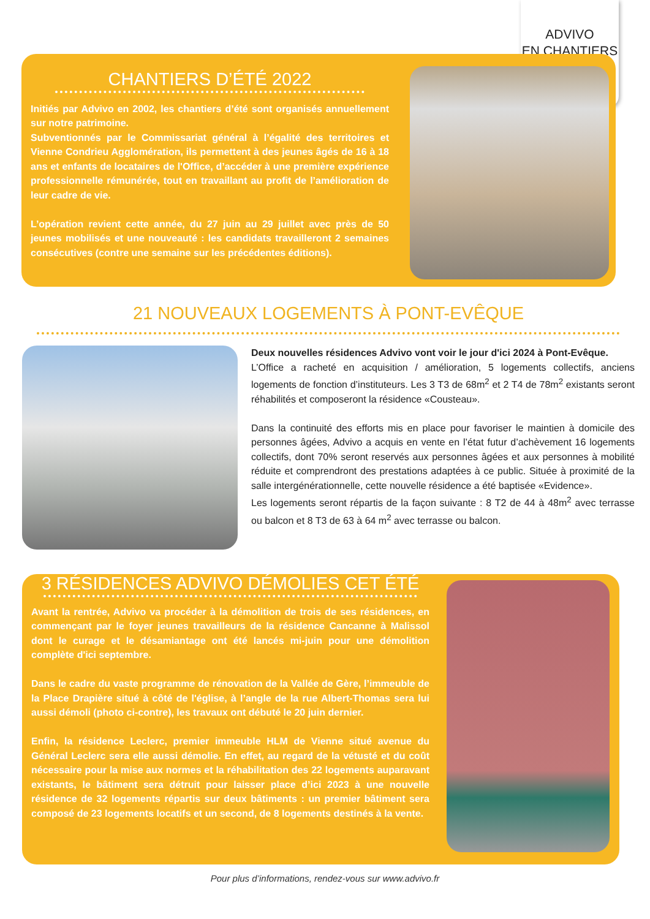ADVIVO
EN CHANTIERS
CHANTIERS D’ÉTÉ 2022
Initiés par Advivo en 2002, les chantiers d’été sont organisés annuellement sur notre patrimoine.
Subventionnés par le Commissariat général à l’égalité des territoires et Vienne Condrieu Agglomération, ils permettent à des jeunes âgés de 16 à 18 ans et enfants de locataires de l'Office, d’accéder à une première expérience professionnelle rémunérée, tout en travaillant au profit de l’amélioration de leur cadre de vie.
L’opération revient cette année, du 27 juin au 29 juillet avec près de 50 jeunes mobilisés et une nouveauté : les candidats travailleront 2 semaines consécutives (contre une semaine sur les précédentes éditions).
21 NOUVEAUX LOGEMENTS À PONT-EVÊQUE
Deux nouvelles résidences Advivo vont voir le jour d'ici 2024 à Pont-Evêque.
L’Office a racheté en acquisition / amélioration, 5 logements collectifs, anciens logements de fonction d’instituteurs. Les 3 T3 de 68m<sup>2</sup> et 2 T4 de 78m<sup>2</sup> existants seront réhabilités et composeront la résidence «Cousteau».
Dans la continuité des efforts mis en place pour favoriser le maintien à domicile des personnes âgées, Advivo a acquis en vente en l’état futur d’achèvement 16 logements collectifs, dont 70% seront reservés aux personnes âgées et aux personnes à mobilité réduite et comprendront des prestations adaptées à ce public. Située à proximité de la salle intergénérationnelle, cette nouvelle résidence a été baptisée «Evidence».
Les logements seront répartis de la façon suivante : 8 T2 de 44 à 48m<sup>2</sup> avec terrasse ou balcon et 8 T3 de 63 à 64 m<sup>2</sup> avec terrasse ou balcon.
3 RÉSIDENCES ADVIVO DÉMOLIES CET ÉTÉ
Avant la rentrée, Advivo va procéder à la démolition de trois de ses résidences, en commençant par le foyer jeunes travailleurs de la résidence Cancanne à Malissol dont le curage et le désamiantage ont été lancés mi-juin pour une démolition complète d'ici septembre.
Dans le cadre du vaste programme de rénovation de la Vallée de Gère, l’immeuble de la Place Drapière situé à côté de l'église, à l’angle de la rue Albert-Thomas sera lui aussi démoli (photo ci-contre), les travaux ont débuté le 20 juin dernier.
Enfin, la résidence Leclerc, premier immeuble HLM de Vienne situé avenue du Général Leclerc sera elle aussi démolie. En effet, au regard de la vétusté et du coût nécessaire pour la mise aux normes et la réhabilitation des 22 logements auparavant existants, le bâtiment sera détruit pour laisser place d’ici 2023 à une nouvelle résidence de 32 logements répartis sur deux bâtiments : un premier bâtiment sera composé de 23 logements locatifs et un second, de 8 logements destinés à la vente.
Pour plus d’informations, rendez-vous sur www.advivo.fr